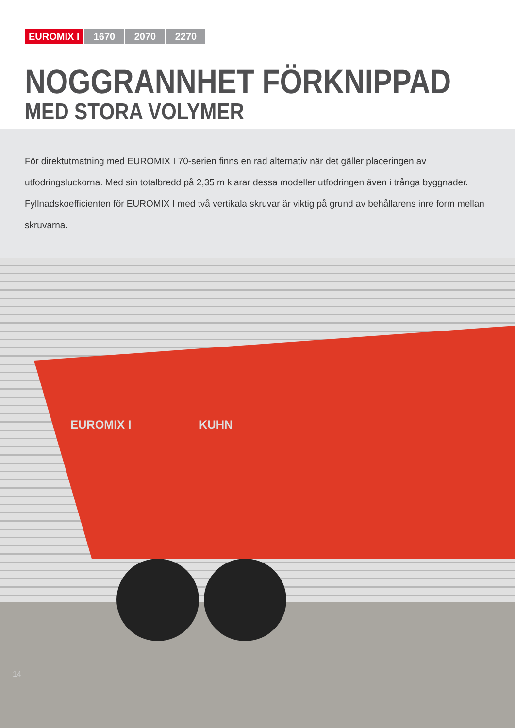EUROMIX I 1670 2070 2270
NOGGRANNHET FÖRKNIPPAD
MED STORA VOLYMER
För direktutmatning med EUROMIX I 70-serien finns en rad alternativ när det gäller placeringen av utfodringsluckorna. Med sin totalbredd på 2,35 m klarar dessa modeller utfodringen även i trånga byggnader.
Fyllnadskoefficienten för EUROMIX I med två vertikala skruvar är viktig på grund av behållarens inre form mellan skruvarna.
EUROMIX I KUHN
14